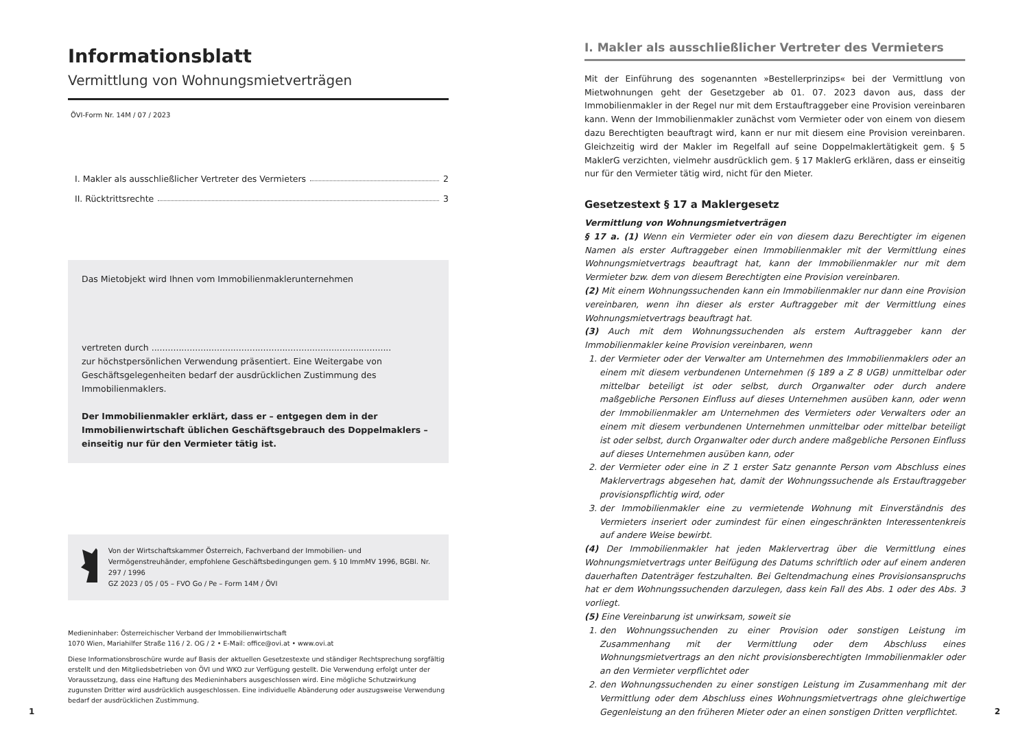Informationsblatt
Vermittlung von Wohnungsmietverträgen
ÖVI-Form Nr. 14M / 07 / 2023
I. Makler als ausschließlicher Vertreter des Vermieters 2
II. Rücktrittsrechte 3
Das Mietobjekt wird Ihnen vom Immobilienmaklerunternehmen
vertreten durch ........................................................................................
zur höchstpersönlichen Verwendung präsentiert. Eine Weitergabe von Geschäftsgelegenheiten bedarf der ausdrücklichen Zustimmung des Immobilienmaklers.
Der Immobilienmakler erklärt, dass er – entgegen dem in der Immobilienwirtschaft üblichen Geschäftsgebrauch des Doppelmaklers – einseitig nur für den Vermieter tätig ist.
Von der Wirtschaftskammer Österreich, Fachverband der Immobilien- und Vermögenstreuhänder, empfohlene Geschäftsbedingungen gem. § 10 ImmMV 1996, BGBl. Nr. 297 / 1996
GZ 2023 / 05 / 05 – FVO Go / Pe – Form 14M / ÖVI
Medieninhaber: Österreichischer Verband der Immobilienwirtschaft
1070 Wien, Mariahilfer Straße 116 / 2. OG / 2 • E-Mail: office@ovi.at • www.ovi.at
Diese Informationsbroschüre wurde auf Basis der aktuellen Gesetzestexte und ständiger Rechtsprechung sorgfältig erstellt und den Mitgliedsbetrieben von ÖVI und WKO zur Verfügung gestellt. Die Verwendung erfolgt unter der Voraussetzung, dass eine Haftung des Medieninhabers ausgeschlossen wird. Eine mögliche Schutzwirkung zugunsten Dritter wird ausdrücklich ausgeschlossen. Eine individuelle Abänderung oder auszugsweise Verwendung bedarf der ausdrücklichen Zustimmung.
I. Makler als ausschließlicher Vertreter des Vermieters
Mit der Einführung des sogenannten »Bestellerprinzips« bei der Vermittlung von Mietwohnungen geht der Gesetzgeber ab 01. 07. 2023 davon aus, dass der Immobilienmakler in der Regel nur mit dem Erstauftraggeber eine Provision vereinbaren kann. Wenn der Immobilienmakler zunächst vom Vermieter oder von einem von diesem dazu Berechtigten beauftragt wird, kann er nur mit diesem eine Provision vereinbaren. Gleichzeitig wird der Makler im Regelfall auf seine Doppelmaklertätigkeit gem. § 5 MaklerG verzichten, vielmehr ausdrücklich gem. § 17 MaklerG erklären, dass er einseitig nur für den Vermieter tätig wird, nicht für den Mieter.
Gesetzestext § 17 a Maklergesetz
Vermittlung von Wohnungsmietverträgen
§ 17 a. (1) Wenn ein Vermieter oder ein von diesem dazu Berechtigter im eigenen Namen als erster Auftraggeber einen Immobilienmakler mit der Vermittlung eines Wohnungsmietvertrags beauftragt hat, kann der Immobilienmakler nur mit dem Vermieter bzw. dem von diesem Berechtigten eine Provision vereinbaren.
(2) Mit einem Wohnungssuchenden kann ein Immobilienmakler nur dann eine Provision vereinbaren, wenn ihn dieser als erster Auftraggeber mit der Vermittlung eines Wohnungsmietvertrags beauftragt hat.
(3) Auch mit dem Wohnungssuchenden als erstem Auftraggeber kann der Immobilienmakler keine Provision vereinbaren, wenn
1. der Vermieter oder der Verwalter am Unternehmen des Immobilienmaklers oder an einem mit diesem verbundenen Unternehmen (§ 189 a Z 8 UGB) unmittelbar oder mittelbar beteiligt ist oder selbst, durch Organwalter oder durch andere maßgebliche Personen Einfluss auf dieses Unternehmen ausüben kann, oder wenn der Immobilienmakler am Unternehmen des Vermieters oder Verwalters oder an einem mit diesem verbundenen Unternehmen unmittelbar oder mittelbar beteiligt ist oder selbst, durch Organwalter oder durch andere maßgebliche Personen Einfluss auf dieses Unternehmen ausüben kann, oder
2. der Vermieter oder eine in Z 1 erster Satz genannte Person vom Abschluss eines Maklervertrags abgesehen hat, damit der Wohnungssuchende als Erstauftraggeber provisionspflichtig wird, oder
3. der Immobilienmakler eine zu vermietende Wohnung mit Einverständnis des Vermieters inseriert oder zumindest für einen eingeschränkten Interessentenkreis auf andere Weise bewirbt.
(4) Der Immobilienmakler hat jeden Maklervertrag über die Vermittlung eines Wohnungsmietvertrags unter Beifügung des Datums schriftlich oder auf einem anderen dauerhaften Datenträger festzuhalten. Bei Geltendmachung eines Provisionsanspruchs hat er dem Wohnungssuchenden darzulegen, dass kein Fall des Abs. 1 oder des Abs. 3 vorliegt.
(5) Eine Vereinbarung ist unwirksam, soweit sie
1. den Wohnungssuchenden zu einer Provision oder sonstigen Leistung im Zusammenhang mit der Vermittlung oder dem Abschluss eines Wohnungsmietvertrags an den nicht provisionsberechtigten Immobilienmakler oder an den Vermieter verpflichtet oder
2. den Wohnungssuchenden zu einer sonstigen Leistung im Zusammenhang mit der Vermittlung oder dem Abschluss eines Wohnungsmietvertrags ohne gleichwertige Gegenleistung an den früheren Mieter oder an einen sonstigen Dritten verpflichtet.
1 2